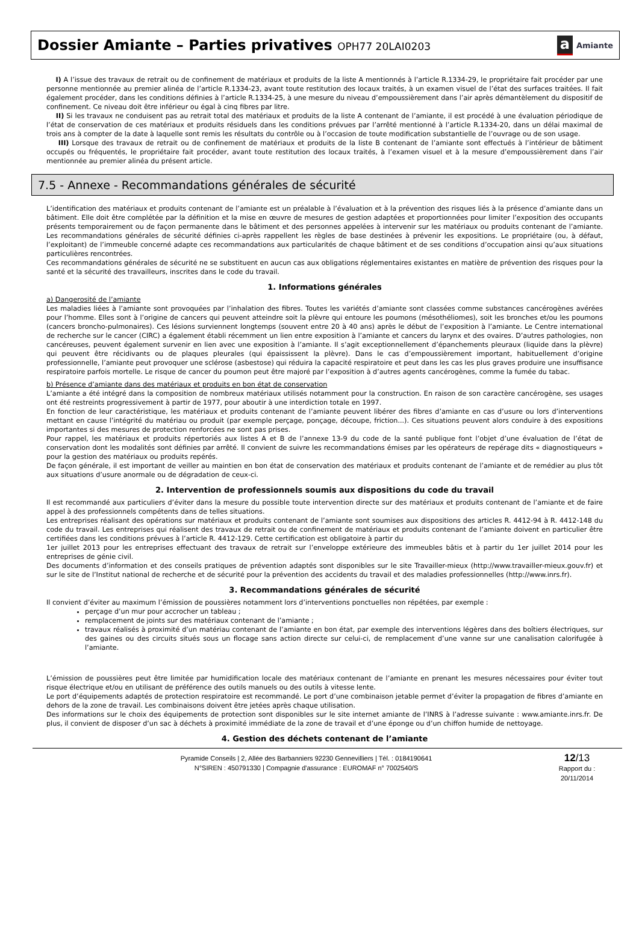Dossier Amiante – Parties privatives OPH77 20LAI0203
a Amiante
I) A l’issue des travaux de retrait ou de confinement de matériaux et produits de la liste A mentionnés à l’article R.1334-29, le propriétaire fait procéder par une personne mentionnée au premier alinéa de l’article R.1334-23, avant toute restitution des locaux traités, à un examen visuel de l’état des surfaces traitées. Il fait également procéder, dans les conditions définies à l’article R.1334-25, à une mesure du niveau d’empoussièrement dans l’air après démantèlement du dispositif de confinement. Ce niveau doit être inférieur ou égal à cinq fibres par litre.
II) Si les travaux ne conduisent pas au retrait total des matériaux et produits de la liste A contenant de l’amiante, il est procédé à une évaluation périodique de l’état de conservation de ces matériaux et produits résiduels dans les conditions prévues par l’arrêté mentionné à l’article R.1334-20, dans un délai maximal de trois ans à compter de la date à laquelle sont remis les résultats du contrôle ou à l’occasion de toute modification substantielle de l’ouvrage ou de son usage.
III) Lorsque des travaux de retrait ou de confinement de matériaux et produits de la liste B contenant de l’amiante sont effectués à l’intérieur de bâtiment occupés ou fréquentés, le propriétaire fait procéder, avant toute restitution des locaux traités, à l’examen visuel et à la mesure d’empoussièrement dans l’air mentionnée au premier alinéa du présent article.
7.5 - Annexe - Recommandations générales de sécurité
L’identification des matériaux et produits contenant de l’amiante est un préalable à l’évaluation et à la prévention des risques liés à la présence d’amiante dans un bâtiment. Elle doit être complétée par la définition et la mise en œuvre de mesures de gestion adaptées et proportionnées pour limiter l’exposition des occupants présents temporairement ou de façon permanente dans le bâtiment et des personnes appelées à intervenir sur les matériaux ou produits contenant de l’amiante. Les recommandations générales de sécurité définies ci-après rappellent les règles de base destinées à prévenir les expositions. Le propriétaire (ou, à défaut, l’exploitant) de l’immeuble concerné adapte ces recommandations aux particularités de chaque bâtiment et de ses conditions d’occupation ainsi qu’aux situations particulières rencontrées.
Ces recommandations générales de sécurité ne se substituent en aucun cas aux obligations réglementaires existantes en matière de prévention des risques pour la santé et la sécurité des travailleurs, inscrites dans le code du travail.
1. Informations générales
a) Dangerosité de l’amiante
Les maladies liées à l’amiante sont provoquées par l’inhalation des fibres. Toutes les variétés d’amiante sont classées comme substances cancérogènes avérées pour l’homme. Elles sont à l’origine de cancers qui peuvent atteindre soit la plèvre qui entoure les poumons (mésothéliomes), soit les bronches et/ou les poumons (cancers broncho-pulmonaires). Ces lésions surviennent longtemps (souvent entre 20 à 40 ans) après le début de l’exposition à l’amiante. Le Centre international de recherche sur le cancer (CIRC) a également établi récemment un lien entre exposition à l’amiante et cancers du larynx et des ovaires. D’autres pathologies, non cancéreuses, peuvent également survenir en lien avec une exposition à l’amiante. Il s’agit exceptionnellement d’épanchements pleuraux (liquide dans la plèvre) qui peuvent être récidivants ou de plaques pleurales (qui épaississent la plèvre). Dans le cas d’empoussièrement important, habituellement d’origine professionnelle, l’amiante peut provoquer une sclérose (asbestose) qui réduira la capacité respiratoire et peut dans les cas les plus graves produire une insuffisance respiratoire parfois mortelle. Le risque de cancer du poumon peut être majoré par l’exposition à d’autres agents cancérogènes, comme la fumée du tabac.
b) Présence d’amiante dans des matériaux et produits en bon état de conservation
L’amiante a été intégré dans la composition de nombreux matériaux utilisés notamment pour la construction. En raison de son caractère cancérogène, ses usages ont été restreints progressivement à partir de 1977, pour aboutir à une interdiction totale en 1997.
En fonction de leur caractéristique, les matériaux et produits contenant de l’amiante peuvent libérer des fibres d’amiante en cas d’usure ou lors d’interventions mettant en cause l’intégrité du matériau ou produit (par exemple perçage, ponçage, découpe, friction...). Ces situations peuvent alors conduire à des expositions importantes si des mesures de protection renforcées ne sont pas prises.
Pour rappel, les matériaux et produits répertoriés aux listes A et B de l’annexe 13-9 du code de la santé publique font l’objet d’une évaluation de l’état de conservation dont les modalités sont définies par arrêté. Il convient de suivre les recommandations émises par les opérateurs de repérage dits « diagnostiqueurs » pour la gestion des matériaux ou produits repérés.
De façon générale, il est important de veiller au maintien en bon état de conservation des matériaux et produits contenant de l’amiante et de remédier au plus tôt aux situations d’usure anormale ou de dégradation de ceux-ci.
2. Intervention de professionnels soumis aux dispositions du code du travail
Il est recommandé aux particuliers d’éviter dans la mesure du possible toute intervention directe sur des matériaux et produits contenant de l’amiante et de faire appel à des professionnels compétents dans de telles situations.
Les entreprises réalisant des opérations sur matériaux et produits contenant de l’amiante sont soumises aux dispositions des articles R. 4412-94 à R. 4412-148 du code du travail. Les entreprises qui réalisent des travaux de retrait ou de confinement de matériaux et produits contenant de l’amiante doivent en particulier être certifiées dans les conditions prévues à l’article R. 4412-129. Cette certification est obligatoire à partir du
1er juillet 2013 pour les entreprises effectuant des travaux de retrait sur l’enveloppe extérieure des immeubles bâtis et à partir du 1er juillet 2014 pour les entreprises de génie civil.
Des documents d’information et des conseils pratiques de prévention adaptés sont disponibles sur le site Travailler-mieux (http://www.travailler-mieux.gouv.fr) et sur le site de l’Institut national de recherche et de sécurité pour la prévention des accidents du travail et des maladies professionnelles (http://www.inrs.fr).
3. Recommandations générales de sécurité
Il convient d’éviter au maximum l’émission de poussières notamment lors d’interventions ponctuelles non répétées, par exemple :
perçage d’un mur pour accrocher un tableau ;
remplacement de joints sur des matériaux contenant de l’amiante ;
travaux réalisés à proximité d’un matériau contenant de l’amiante en bon état, par exemple des interventions légères dans des boîtiers électriques, sur des gaines ou des circuits situés sous un flocage sans action directe sur celui-ci, de remplacement d’une vanne sur une canalisation calorifugée à l’amiante.
L’émission de poussières peut être limitée par humidification locale des matériaux contenant de l’amiante en prenant les mesures nécessaires pour éviter tout risque électrique et/ou en utilisant de préférence des outils manuels ou des outils à vitesse lente.
Le port d’équipements adaptés de protection respiratoire est recommandé. Le port d’une combinaison jetable permet d’éviter la propagation de fibres d’amiante en dehors de la zone de travail. Les combinaisons doivent être jetées après chaque utilisation.
Des informations sur le choix des équipements de protection sont disponibles sur le site internet amiante de l’INRS à l’adresse suivante : www.amiante.inrs.fr. De plus, il convient de disposer d’un sac à déchets à proximité immédiate de la zone de travail et d’une éponge ou d’un chiffon humide de nettoyage.
4. Gestion des déchets contenant de l’amiante
Pyramide Conseils | 2, Allée des Barbanniers 92230 Gennevilliers | Tél. : 0184190641
N°SIREN : 450791330 | Compagnie d'assurance : EUROMAF n° 7002540/S
12/13
Rapport du :
20/11/2014